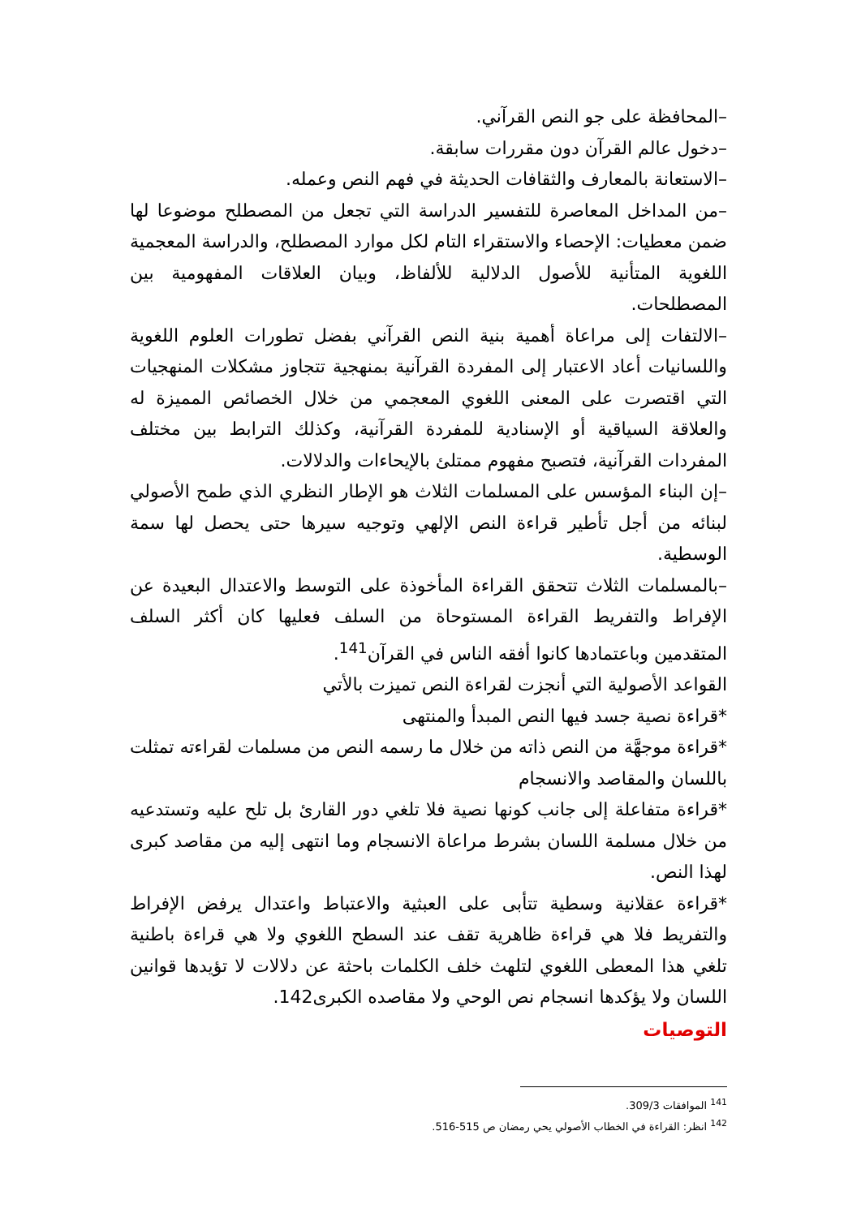–المحافظة على جو النص القرآني.
–دخول عالم القرآن دون مقررات سابقة.
–الاستعانة بالمعارف والثقافات الحديثة في فهم النص وعمله.
–من المداخل المعاصرة للتفسير الدراسة التي تجعل من المصطلح موضوعا لها ضمن معطيات: الإحصاء والاستقراء التام لكل موارد المصطلح، والدراسة المعجمية اللغوية المتأنية للأصول الدلالية للألفاظ، وبيان العلاقات المفهومية بين المصطلحات.
–الالتفات إلى مراعاة أهمية بنية النص القرآني بفضل تطورات العلوم اللغوية واللسانيات أعاد الاعتبار إلى المفردة القرآنية بمنهجية تتجاوز مشكلات المنهجيات التي اقتصرت على المعنى اللغوي المعجمي من خلال الخصائص المميزة له والعلاقة السياقية أو الإسنادية للمفردة القرآنية، وكذلك الترابط بين مختلف المفردات القرآنية، فتصبح مفهوم ممتلئ بالإيحاءات والدلالات.
–إن البناء المؤسس على المسلمات الثلاث هو الإطار النظري الذي طمح الأصولي لبنائه من أجل تأطير قراءة النص الإلهي وتوجيه سيرها حتى يحصل لها سمة الوسطية.
–بالمسلمات الثلاث تتحقق القراءة المأخوذة على التوسط والاعتدال البعيدة عن الإفراط والتفريط القراءة المستوحاة من السلف فعليها كان أكثر السلف المتقدمين وباعتمادها كانوا أفقه الناس في القرآن<sup>141</sup>.
القواعد الأصولية التي أنجزت لقراءة النص تميزت بالأتي
*قراءة نصية جسد فيها النص المبدأ والمنتهى
*قراءة موجهَّة من النص ذاته من خلال ما رسمه النص من مسلمات لقراءته تمثلت باللسان والمقاصد والانسجام
*قراءة متفاعلة إلى جانب كونها نصية فلا تلغي دور القارئ بل تلح عليه وتستدعيه من خلال مسلمة اللسان بشرط مراعاة الانسجام وما انتهى إليه من مقاصد كبرى لهذا النص.
*قراءة عقلانية وسطية تتأبى على العبثية والاعتباط واعتدال يرفض الإفراط والتفريط فلا هي قراءة ظاهرية تقف عند السطح اللغوي ولا هي قراءة باطنية تلغي هذا المعطى اللغوي لتلهث خلف الكلمات باحثة عن دلالات لا تؤيدها قوانين اللسان ولا يؤكدها انسجام نص الوحي ولا مقاصده الكبرى142.
التوصيات
<sup>141</sup> الموافقات 309/3.
<sup>142</sup> انظر: القراءة في الخطاب الأصولي يحي رمضان ص 515-516.